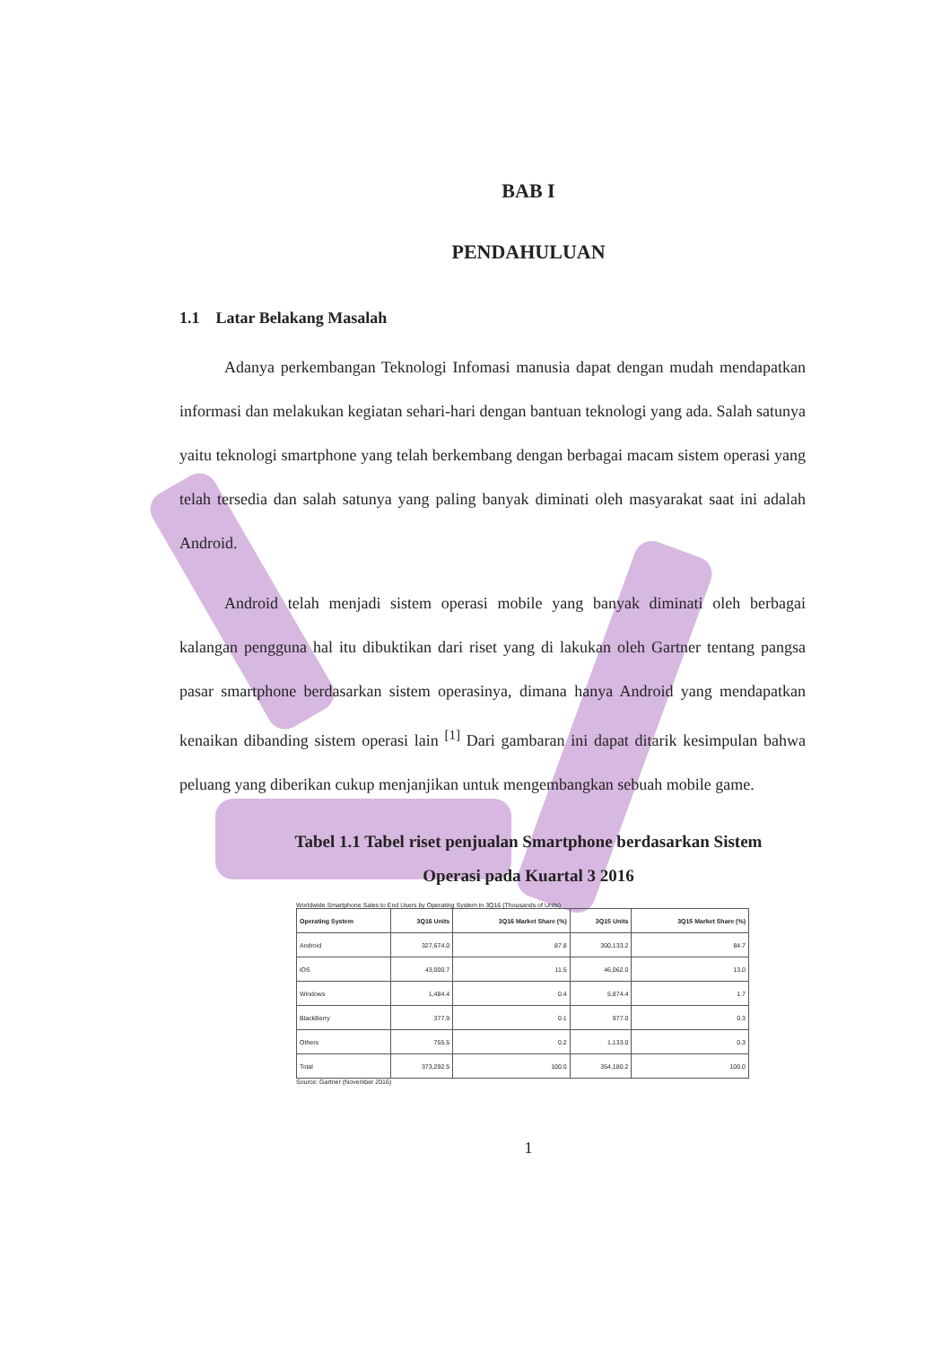BAB I
PENDAHULUAN
1.1 Latar Belakang Masalah
Adanya perkembangan Teknologi Infomasi manusia dapat dengan mudah mendapatkan informasi dan melakukan kegiatan sehari-hari dengan bantuan teknologi yang ada. Salah satunya yaitu teknologi smartphone yang telah berkembang dengan berbagai macam sistem operasi yang telah tersedia dan salah satunya yang paling banyak diminati oleh masyarakat saat ini adalah Android.
Android telah menjadi sistem operasi mobile yang banyak diminati oleh berbagai kalangan pengguna hal itu dibuktikan dari riset yang di lakukan oleh Gartner tentang pangsa pasar smartphone berdasarkan sistem operasinya, dimana hanya Android yang mendapatkan kenaikan dibanding sistem operasi lain <sup>[1]</sup> Dari gambaran ini dapat ditarik kesimpulan bahwa peluang yang diberikan cukup menjanjikan untuk mengembangkan sebuah mobile game.
Tabel 1.1 Tabel riset penjualan Smartphone berdasarkan Sistem
Operasi pada Kuartal 3 2016
Worldwide Smartphone Sales to End Users by Operating System in 3Q16 (Thousands of Units)
| Operating System | 3Q16 Units | 3Q16 Market Share (%) | 3Q15 Units | 3Q15 Market Share (%) |
| --- | --- | --- | --- | --- |
| Android | 327,674.0 | 87.8 | 300,133.2 | 84.7 |
| iOS | 43,000.7 | 11.5 | 46,062.0 | 13.0 |
| Windows | 1,484.4 | 0.4 | 5,874.4 | 1.7 |
| BlackBerry | 377.9 | 0.1 | 977.0 | 0.3 |
| Others | 755.5 | 0.2 | 1,133.0 | 0.3 |
| Total | 373,292.5 | 100.0 | 354,180.2 | 100.0 |
Source: Gartner (November 2016)
1